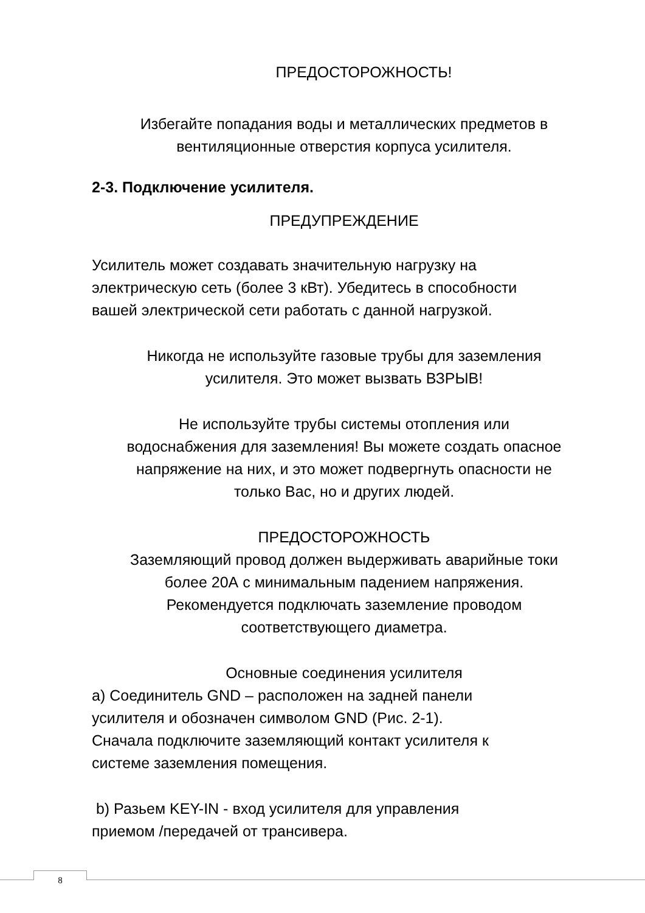ПРЕДОСТОРОЖНОСТЬ!
Избегайте попадания воды и металлических предметов в
вентиляционные отверстия корпуса усилителя.
2-3. Подключение усилителя.
ПРЕДУПРЕЖДЕНИЕ
Усилитель может создавать значительную нагрузку на
электрическую сеть (более 3 кВт). Убедитесь в способности
вашей электрической сети работать с данной нагрузкой.
Никогда не используйте газовые трубы для заземления
усилителя. Это может вызвать ВЗРЫВ!
Не используйте трубы системы отопления или
водоснабжения для заземления! Вы можете создать опасное
напряжение на них, и это может подвергнуть опасности не
только Вас, но и других людей.
ПРЕДОСТОРОЖНОСТЬ
Заземляющий провод должен выдерживать аварийные токи
более 20А с минимальным падением напряжения.
Рекомендуется подключать заземление проводом
соответствующего диаметра.
Основные соединения усилителя
a) Соединитель GND – расположен на задней панели
усилителя и обозначен символом GND (Рис. 2-1).
Сначала подключите заземляющий контакт усилителя к
системе заземления помещения.
b) Разьем KEY-IN - вход усилителя для управления
приемом /передачей от трансивера.
8